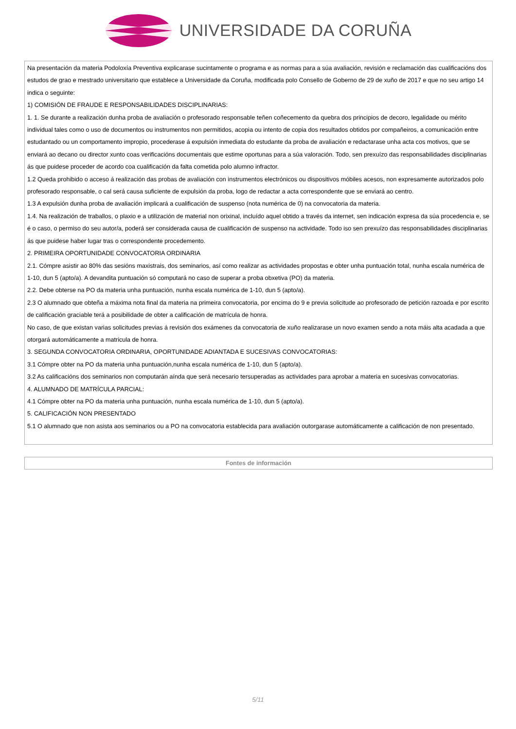UNIVERSIDADE DA CORUÑA
| Na presentación da materia Podoloxía Preventiva explicarase sucintamente o programa e as normas para a súa avaliación, revisión e reclamación das cualificacións dos estudos de grao e mestrado universitario que establece a Universidade da Coruña, modificada polo Consello de Goberno de 29 de xuño de 2017 e que no seu artigo 14 indica o seguinte: 1) COMISIÓN DE FRAUDE E RESPONSABILIDADES DISCIPLINARIAS: 1. 1. Se durante a realización dunha proba de avaliación o profesorado responsable teñen coñecemento da quebra dos principios de decoro, legalidade ou mérito individual tales como o uso de documentos ou instrumentos non permitidos, acopia ou intento de copia dos resultados obtidos por compañeiros, a comunicación entre estudantado ou un comportamento impropio, procederase á expulsión inmediata do estudante da proba de avaliación e redactarase unha acta cos motivos, que se enviará ao decano ou director xunto coas verificacións documentais que estime oportunas para a súa valoración. Todo, sen prexuízo das responsabilidades disciplinarias ás que puidese proceder de acordo coa cualificación da falta cometida polo alumno infractor. 1.2 Queda prohibido o acceso á realización das probas de avaliación con instrumentos electrónicos ou dispositivos móbiles acesos, non expresamente autorizados polo profesorado responsable, o cal será causa suficiente de expulsión da proba, logo de redactar a acta correspondente que se enviará ao centro. 1.3 A expulsión dunha proba de avaliación implicará a cualificación de suspenso (nota numérica de 0) na convocatoria da materia. 1.4. Na realización de traballos, o plaxio e a utilización de material non orixinal, incluído aquel obtido a través da internet, sen indicación expresa da súa procedencia e, se é o caso, o permiso do seu autor/a, poderá ser considerada causa de cualificación de suspenso na actividade. Todo iso sen prexuízo das responsabilidades disciplinarias ás que puidese haber lugar tras o correspondente procedemento. 2. PRIMEIRA OPORTUNIDADE CONVOCATORIA ORDINARIA 2.1. Cómpre asistir ao 80% das sesións maxistrais, dos seminarios, así como realizar as actividades propostas e obter unha puntuación total, nunha escala numérica de 1-10, dun 5 (apto/a). A devandita puntuación só computará no caso de superar a proba obxetiva (PO) da materia. 2.2. Debe obterse na PO da materia unha puntuación, nunha escala numérica de 1-10, dun 5 (apto/a). 2.3 O alumnado que obteña a máxima nota final da materia na primeira convocatoria, por encima do 9 e previa solicitude ao profesorado de petición razoada e por escrito de calificación graciable terá a posibilidade de obter a calificación de matrícula de honra. No caso, de que existan varias solicitudes previas á revisión dos exámenes da convocatoria de xuño realizarase un novo examen sendo a nota máis alta acadada a que otorgará automáticamente a matricula de honra. 3. SEGUNDA CONVOCATORIA ORDINARIA, OPORTUNIDADE ADIANTADA E SUCESIVAS CONVOCATORIAS: 3.1 Cómpre obter na PO da materia unha puntuación,nunha escala numérica de 1-10, dun 5 (apto/a). 3.2 As calificacións dos seminarios non computarán aínda que será necesario tersuperadas as actividades para aprobar a materia en sucesivas convocatorias. 4. ALUMNADO DE MATRÍCULA PARCIAL: 4.1 Cómpre obter na PO da materia unha puntuación, nunha escala numérica de 1-10, dun 5 (apto/a). 5. CALIFICACIÓN NON PRESENTADO 5.1 O alumnado que non asista aos seminarios ou a PO na convocatoria establecida para avaliación outorgarase automáticamente a calificación de non presentado. |
| Fontes de información |
5/11